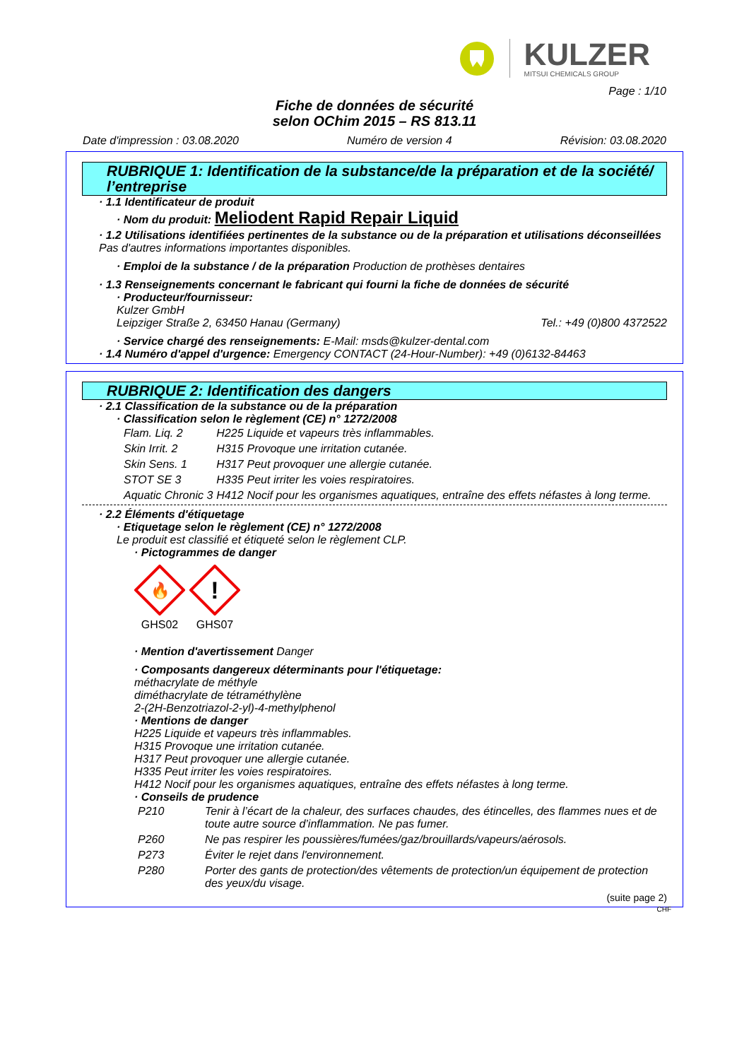KULZER
MITSUI CHEMICALS GROUP
Page : 1/10
Fiche de données de sécurité
selon OChim 2015 – RS 813.11
Date d'impression : 03.08.2020 Numéro de version 4 Révision: 03.08.2020
RUBRIQUE 1: Identification de la substance/de la préparation et de la société/ l’entreprise
· 1.1 Identificateur de produit
· Nom du produit: Meliodent Rapid Repair Liquid
· 1.2 Utilisations identifiées pertinentes de la substance ou de la préparation et utilisations déconseillées
Pas d'autres informations importantes disponibles.
· Emploi de la substance / de la préparation Production de prothèses dentaires
· 1.3 Renseignements concernant le fabricant qui fourni la fiche de données de sécurité
· Producteur/fournisseur:
Kulzer GmbH
Leipziger Straße 2, 63450 Hanau (Germany) Tel.: +49 (0)800 4372522
· Service chargé des renseignements: E-Mail: msds@kulzer-dental.com
· 1.4 Numéro d'appel d'urgence: Emergency CONTACT (24-Hour-Number): +49 (0)6132-84463
RUBRIQUE 2: Identification des dangers
· 2.1 Classification de la substance ou de la préparation
· Classification selon le règlement (CE) n° 1272/2008
| Flam. Liq. 2 | H225 | Liquide et vapeurs très inflammables. |
| Skin Irrit. 2 | H315 | Provoque une irritation cutanée. |
| Skin Sens. 1 | H317 | Peut provoquer une allergie cutanée. |
| STOT SE 3 | H335 | Peut irriter les voies respiratoires. |
| Aquatic Chronic 3 | H412 | Nocif pour les organismes aquatiques, entraîne des effets néfastes à long terme. |
· 2.2 Éléments d'étiquetage
· Etiquetage selon le règlement (CE) n° 1272/2008
Le produit est classifié et étiqueté selon le règlement CLP.
· Pictogrammes de danger
🔥
GHS02
!
GHS07
· Mention d'avertissement Danger
· Composants dangereux déterminants pour l'étiquetage:
méthacrylate de méthyle
diméthacrylate de tétraméthylène
2-(2H-Benzotriazol-2-yl)-4-methylphenol
· Mentions de danger
H225 Liquide et vapeurs très inflammables.
H315 Provoque une irritation cutanée.
H317 Peut provoquer une allergie cutanée.
H335 Peut irriter les voies respiratoires.
H412 Nocif pour les organismes aquatiques, entraîne des effets néfastes à long terme.
· Conseils de prudence
| P210 | Tenir à l’écart de la chaleur, des surfaces chaudes, des étincelles, des flammes nues et de toute autre source d’inflammation. Ne pas fumer. |
| P260 | Ne pas respirer les poussières/fumées/gaz/brouillards/vapeurs/aérosols. |
| P273 | Éviter le rejet dans l'environnement. |
| P280 | Porter des gants de protection/des vêtements de protection/un équipement de protection des yeux/du visage. |
(suite page 2)
CHF